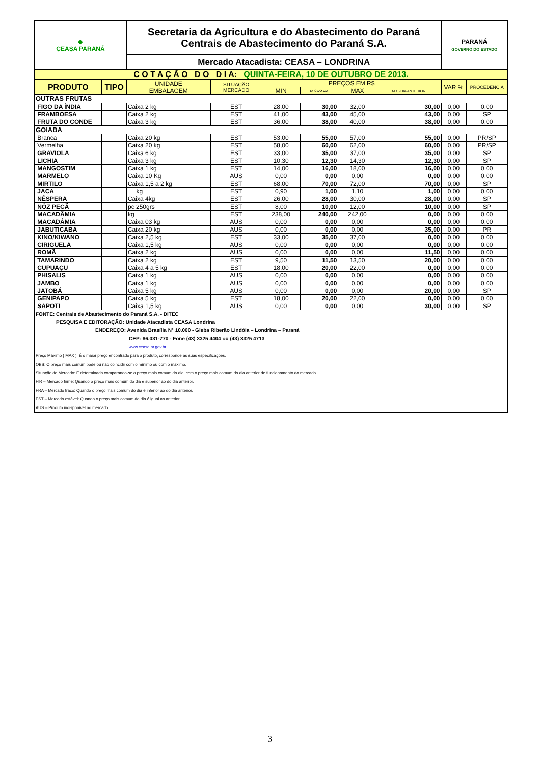| ◆ CEASA PARANÁ | | Secretaria da Agricultura e do Abastecimento do Paraná Centrais de Abastecimento do Paraná S.A. | | | | | | PARANÁ GOVERNO DO ESTADO | |
| | | Mercado Atacadista: CEASA – LONDRINA | | | | | | | |
| C O T A Ç Ã O D O D I A: QUINTA-FEIRA, 10 DE OUTUBRO DE 2013. | | | | | | | | | |
| PRODUTO | TIPO | UNIDADE EMBALAGEM | SITUAÇÃO MERCADO | PREÇOS EM R$ | | | | VAR % | PROCEDÊNCIA |
| | | | | MIN | M_C DO DIA | MAX | M.C./DIA ANTERIOR | | |
| OUTRAS FRUTAS | | | | | | | | | |
| FIGO DA ÍNDIA | | Caixa 2 kg | EST | 28,00 | 30,00 | 32,00 | 30,00 | 0,00 | 0,00 |
| FRAMBOESA | | Caixa 2 kg | EST | 41,00 | 43,00 | 45,00 | 43,00 | 0,00 | SP |
| FRUTA DO CONDE | | Caixa 3 kg | EST | 36,00 | 38,00 | 40,00 | 38,00 | 0,00 | 0,00 |
| GOIABA | | | | | | | | | |
| Branca | | Caixa 20 kg | EST | 53,00 | 55,00 | 57,00 | 55,00 | 0,00 | PR/SP |
| Vermelha | | Caixa 20 kg | EST | 58,00 | 60,00 | 62,00 | 60,00 | 0,00 | PR/SP |
| GRAVIOLA | | Caixa 6 kg | EST | 33,00 | 35,00 | 37,00 | 35,00 | 0,00 | SP |
| LICHIA | | Caixa 3 kg | EST | 10,30 | 12,30 | 14,30 | 12,30 | 0,00 | SP |
| MANGOSTIM | | Caixa 1 kg | EST | 14,00 | 16,00 | 18,00 | 16,00 | 0,00 | 0,00 |
| MARMELO | | Caixa 10 Kg | AUS | 0,00 | 0,00 | 0,00 | 0,00 | 0,00 | 0,00 |
| MIRTILO | | Caixa 1,5 a 2 kg | EST | 68,00 | 70,00 | 72,00 | 70,00 | 0,00 | SP |
| JACA | | kg | EST | 0,90 | 1,00 | 1,10 | 1,00 | 0,00 | 0,00 |
| NÊSPERA | | Caixa 4kg | EST | 26,00 | 28,00 | 30,00 | 28,00 | 0,00 | SP |
| NÓZ PECÃ | | pc 250grs | EST | 8,00 | 10,00 | 12,00 | 10,00 | 0,00 | SP |
| MACADÂMIA | | kg | EST | 238,00 | 240,00 | 242,00 | 0,00 | 0,00 | 0,00 |
| MACADÂMIA | | Caixa 03 kg | AUS | 0,00 | 0,00 | 0,00 | 0,00 | 0,00 | 0,00 |
| JABUTICABA | | Caixa 20 kg | AUS | 0,00 | 0,00 | 0,00 | 35,00 | 0,00 | PR |
| KINO/KIWANO | | Caixa 2,5 kg | EST | 33,00 | 35,00 | 37,00 | 0,00 | 0,00 | 0,00 |
| CIRIGUELA | | Caixa 1,5 kg | AUS | 0,00 | 0,00 | 0,00 | 0,00 | 0,00 | 0,00 |
| ROMÃ | | Caixa 2 kg | AUS | 0,00 | 0,00 | 0,00 | 11,50 | 0,00 | 0,00 |
| TAMARINDO | | Caixa 2 kg | EST | 9,50 | 11,50 | 13,50 | 20,00 | 0,00 | 0,00 |
| CUPUAÇU | | Caixa 4 a 5 kg | EST | 18,00 | 20,00 | 22,00 | 0,00 | 0,00 | 0,00 |
| PHISALIS | | Caixa 1 kg | AUS | 0,00 | 0,00 | 0,00 | 0,00 | 0,00 | 0,00 |
| JAMBO | | Caixa 1 kg | AUS | 0,00 | 0,00 | 0,00 | 0,00 | 0,00 | 0,00 |
| JATOBÁ | | Caixa 5 kg | AUS | 0,00 | 0,00 | 0,00 | 20,00 | 0,00 | SP |
| GENIPAPO | | Caixa 5 kg | EST | 18,00 | 20,00 | 22,00 | 0,00 | 0,00 | 0,00 |
| SAPOTI | | Caixa 1,5 kg | AUS | 0,00 | 0,00 | 0,00 | 30,00 | 0,00 | SP |
| FONTE: Centrais de Abastecimento do Paraná S.A. - DITEC PESQUISA E EDITORAÇÃO: Unidade Atacadista CEASA Londrina ENDEREÇO: Avenida Brasília N° 10.000 - Gleba Riberão Lindóia – Londrina – Paraná CEP: 86.031-770 - Fone (43) 3325 4404 ou (43) 3325 4713 www.ceasa.pr.gov.br Preço Máximo ( MAX ): É o maior preço encontrado para o produto, corresponde às suas especificações. OBS: O preço mais comum pode ou não coincidir com o mínimo ou com o máximo. Situação de Mercado: É determinada comparando-se o preço mais comum do dia, com o preço mais comum do dia anterior de funcionamento do mercado. FIR – Mercado firme: Quando o preço mais comum do dia é superior ao do dia anterior. FRA – Mercado fraco: Quando o preço mais comum do dia é inferior ao do dia anterior. EST – Mercado estável: Quando o preço mais comum do dia é igual ao anterior. AUS – Produto indisponível no mercado | | | | | | | | | |
3